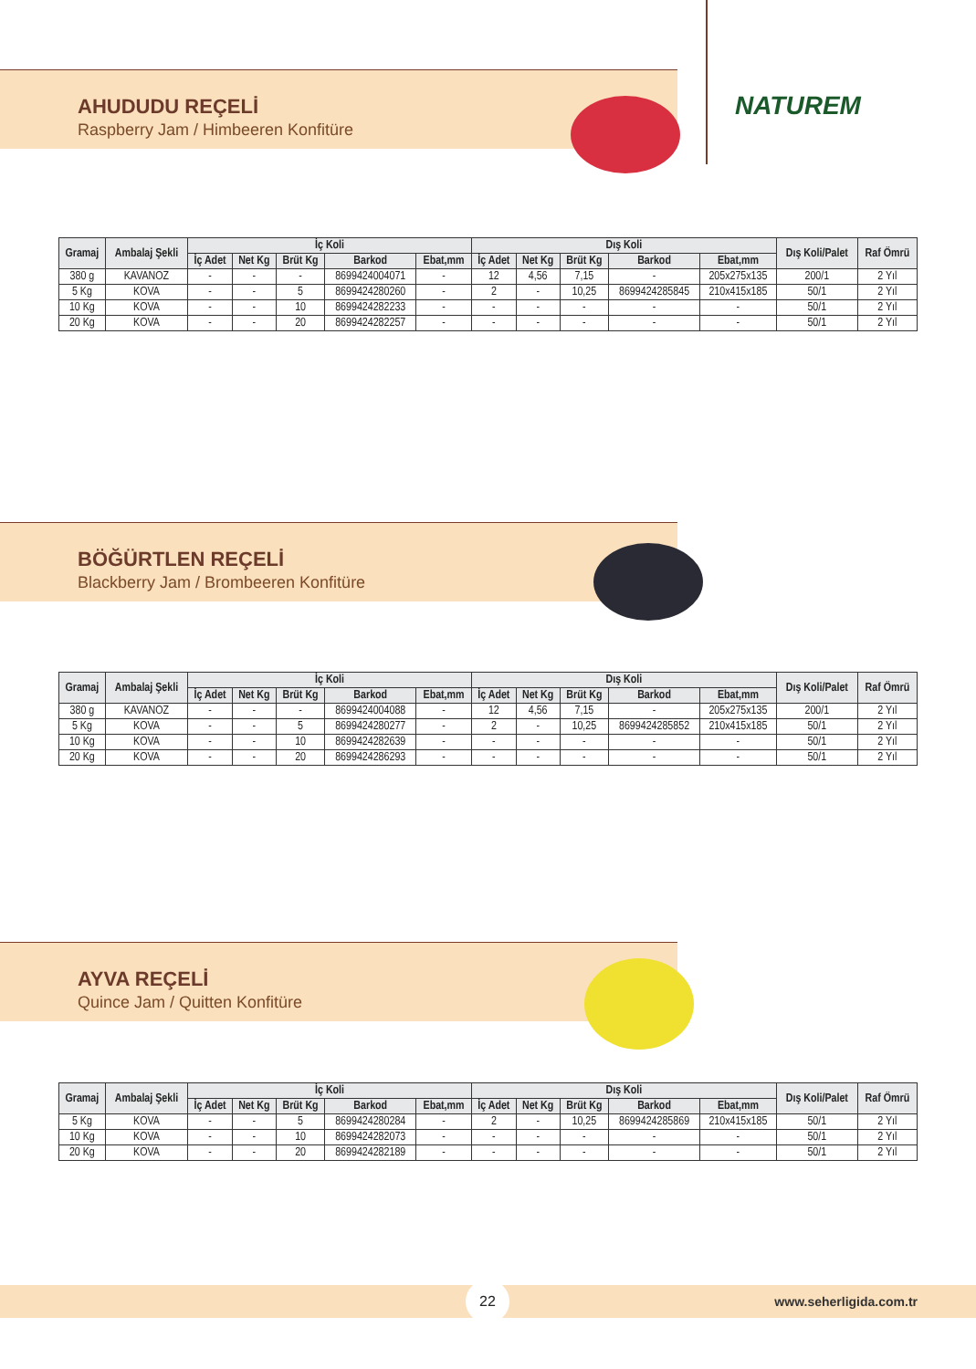NATUREM
AHUDUDU REÇELİ
Raspberry Jam / Himbeeren Konfitüre
| Gramaj | Ambalaj Şekli | İç Koli | | | | | Dış Koli | | | | | Dış Koli/Palet | Raf Ömrü |
| --- | --- | --- | --- | --- | --- | --- | --- | --- | --- | --- | --- | --- | --- |
| | | İç Adet | Net Kg | Brüt Kg | Barkod | Ebat,mm | İç Adet | Net Kg | Brüt Kg | Barkod | Ebat,mm | | |
| 380 g | KAVANOZ | - | - | - | 8699424004071 | - | 12 | 4,56 | 7,15 | - | 205x275x135 | 200/1 | 2 Yıl |
| 5 Kg | KOVA | - | - | 5 | 8699424280260 | - | 2 | - | 10,25 | 8699424285845 | 210x415x185 | 50/1 | 2 Yıl |
| 10 Kg | KOVA | - | - | 10 | 8699424282233 | - | - | - | - | - | - | 50/1 | 2 Yıl |
| 20 Kg | KOVA | - | - | 20 | 8699424282257 | - | - | - | - | - | - | 50/1 | 2 Yıl |
BÖĞÜRTLEN REÇELİ
Blackberry Jam / Brombeeren Konfitüre
| Gramaj | Ambalaj Şekli | İç Koli | | | | | Dış Koli | | | | | Dış Koli/Palet | Raf Ömrü |
| --- | --- | --- | --- | --- | --- | --- | --- | --- | --- | --- | --- | --- | --- |
| | | İç Adet | Net Kg | Brüt Kg | Barkod | Ebat,mm | İç Adet | Net Kg | Brüt Kg | Barkod | Ebat,mm | | |
| 380 g | KAVANOZ | - | - | - | 8699424004088 | - | 12 | 4,56 | 7,15 | - | 205x275x135 | 200/1 | 2 Yıl |
| 5 Kg | KOVA | - | - | 5 | 8699424280277 | - | 2 | - | 10,25 | 8699424285852 | 210x415x185 | 50/1 | 2 Yıl |
| 10 Kg | KOVA | - | - | 10 | 8699424282639 | - | - | - | - | - | - | 50/1 | 2 Yıl |
| 20 Kg | KOVA | - | - | 20 | 8699424286293 | - | - | - | - | - | - | 50/1 | 2 Yıl |
AYVA REÇELİ
Quince Jam / Quitten Konfitüre
| Gramaj | Ambalaj Şekli | İç Koli | | | | | Dış Koli | | | | | Dış Koli/Palet | Raf Ömrü |
| --- | --- | --- | --- | --- | --- | --- | --- | --- | --- | --- | --- | --- | --- |
| | | İç Adet | Net Kg | Brüt Kg | Barkod | Ebat,mm | İç Adet | Net Kg | Brüt Kg | Barkod | Ebat,mm | | |
| 5 Kg | KOVA | - | - | 5 | 8699424280284 | - | 2 | - | 10,25 | 8699424285869 | 210x415x185 | 50/1 | 2 Yıl |
| 10 Kg | KOVA | - | - | 10 | 8699424282073 | - | - | - | - | - | - | 50/1 | 2 Yıl |
| 20 Kg | KOVA | - | - | 20 | 8699424282189 | - | - | - | - | - | - | 50/1 | 2 Yıl |
22 www.seherligida.com.tr